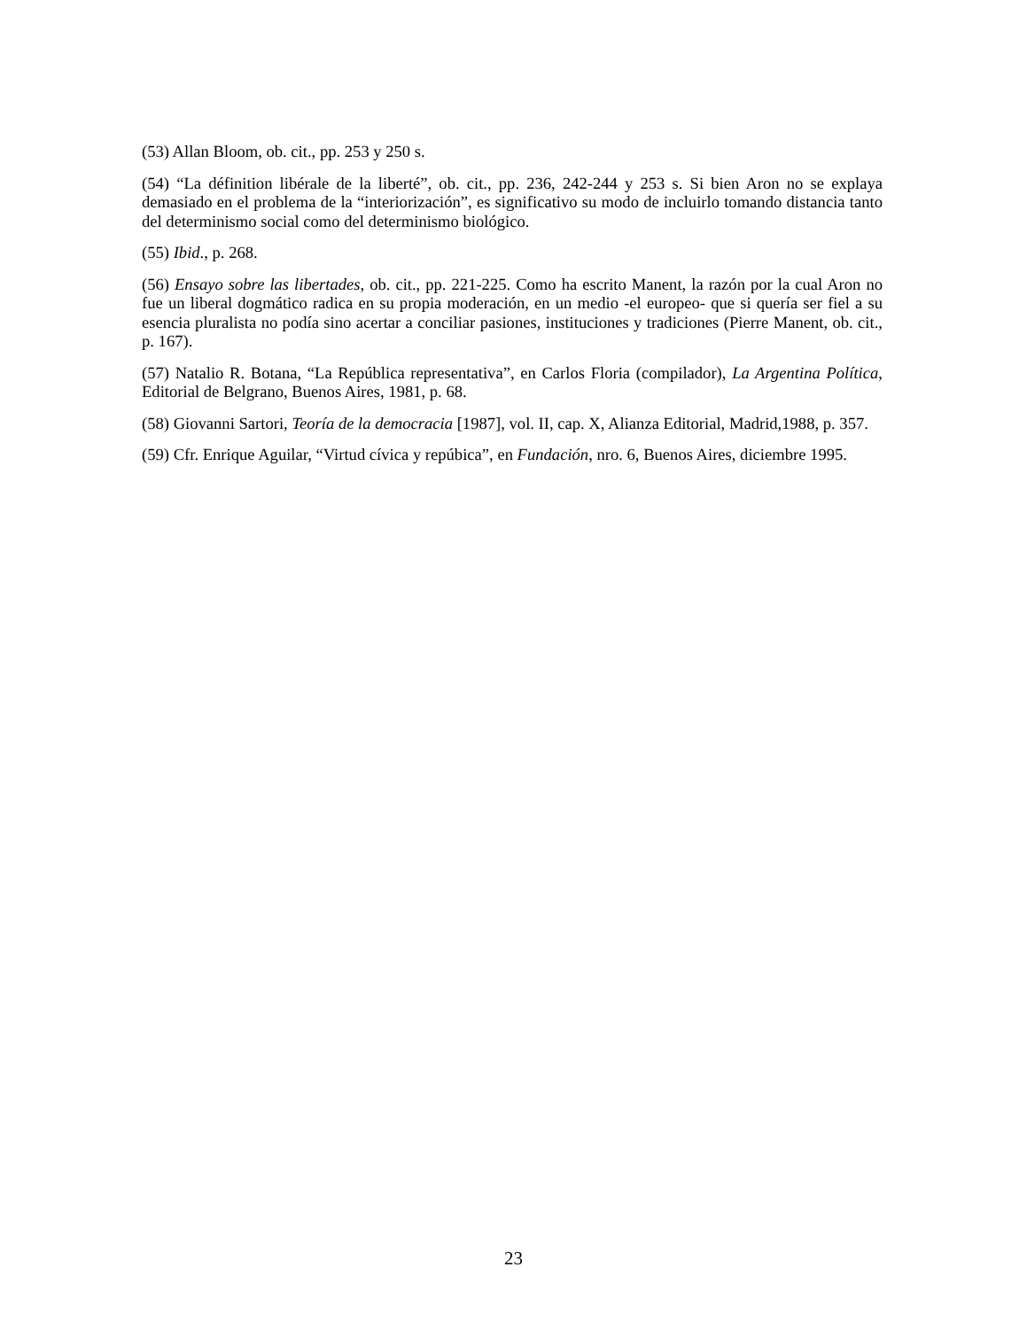(53) Allan Bloom, ob. cit., pp. 253 y 250 s.
(54) “La définition libérale de la liberté”, ob. cit., pp. 236, 242-244 y 253 s. Si bien Aron no se explaya demasiado en el problema de la “interiorización”, es significativo su modo de incluirlo tomando distancia tanto del determinismo social como del determinismo biológico.
(55) Ibid., p. 268.
(56) Ensayo sobre las libertades, ob. cit., pp. 221-225. Como ha escrito Manent, la razón por la cual Aron no fue un liberal dogmático radica en su propia moderación, en un medio -el europeo- que si quería ser fiel a su esencia pluralista no podía sino acertar a conciliar pasiones, instituciones y tradiciones (Pierre Manent, ob. cit., p. 167).
(57) Natalio R. Botana, “La República representativa”, en Carlos Floria (compilador), La Argentina Política, Editorial de Belgrano, Buenos Aires, 1981, p. 68.
(58) Giovanni Sartori, Teoría de la democracia [1987], vol. II, cap. X, Alianza Editorial, Madrid,1988, p. 357.
(59) Cfr. Enrique Aguilar, “Virtud cívica y repúbica”, en Fundación, nro. 6, Buenos Aires, diciembre 1995.
23